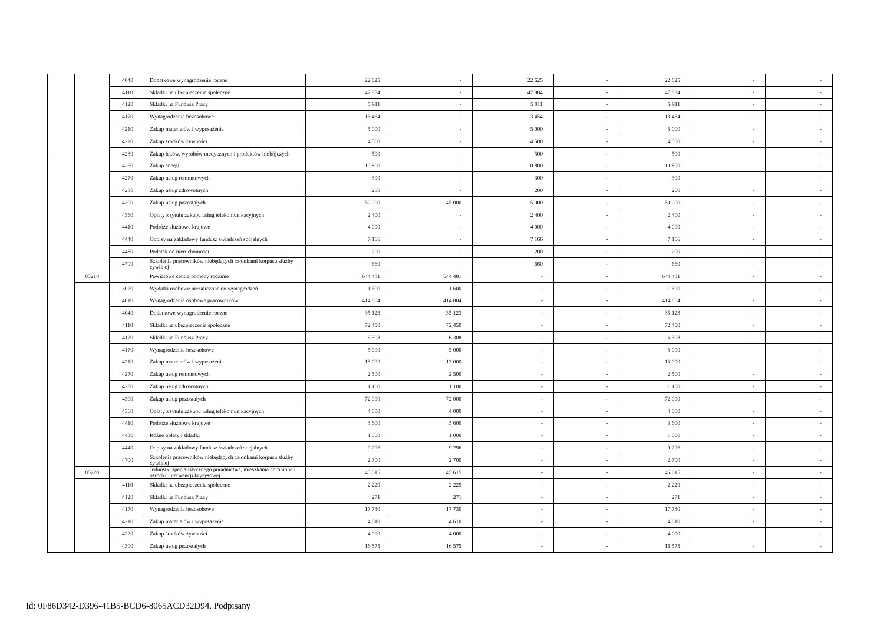| | | 4040 | Dodatkowe wynagrodzenie roczne | 22 625 | - | 22 625 | - | 22 625 | - | - |
| | | 4110 | Składki na ubezpieczenia społeczne | 47 884 | - | 47 884 | - | 47 884 | - | - |
| | | 4120 | Składki na Fundusz Pracy | 5 911 | - | 5 911 | - | 5 911 | - | - |
| | | 4170 | Wynagrodzenia bezosobowe | 13 454 | - | 13 454 | - | 13 454 | - | - |
| | | 4210 | Zakup materiałów i wyposażenia | 5 000 | - | 5 000 | - | 5 000 | - | - |
| | | 4220 | Zakup środków żywności | 4 500 | - | 4 500 | - | 4 500 | - | - |
| | | 4230 | Zakup leków, wyrobów medycznych i produktów biobójczych | 500 | - | 500 | - | 500 | - | - |
| | | 4260 | Zakup energii | 10 800 | - | 10 800 | - | 10 800 | - | - |
| | | 4270 | Zakup usług remontowych | 300 | - | 300 | - | 300 | - | - |
| | | 4280 | Zakup usług zdrowotnych | 200 | - | 200 | - | 200 | - | - |
| | | 4300 | Zakup usług pozostałych | 50 000 | 45 000 | 5 000 | - | 50 000 | - | - |
| | | 4360 | Opłaty z tytułu zakupu usług telekomunikacyjnych | 2 400 | - | 2 400 | - | 2 400 | - | - |
| | | 4410 | Podróże służbowe krajowe | 4 000 | - | 4 000 | - | 4 000 | - | - |
| | | 4440 | Odpisy na zakładowy fundusz świadczeń socjalnych | 7 166 | - | 7 166 | - | 7 166 | - | - |
| | | 4480 | Podatek od nieruchomości | 200 | - | 200 | - | 200 | - | - |
| | | 4700 | Szkolenia pracowników niebędących członkami korpusu służby cywilnej | 660 | - | 660 | - | 660 | - | - |
| | 85218 | | Powiatowe centra pomocy rodzinie | 644 481 | 644 481 | - | - | 644 481 | - | - |
| | | 3020 | Wydatki osobowe niezaliczone do wynagrodzeń | 1 600 | 1 600 | - | - | 1 600 | - | - |
| | | 4010 | Wynagrodzenia osobowe pracowników | 414 804 | 414 804 | - | - | 414 804 | - | - |
| | | 4040 | Dodatkowe wynagrodzenie roczne | 35 123 | 35 123 | - | - | 35 123 | - | - |
| | | 4110 | Składki na ubezpieczenia społeczne | 72 450 | 72 450 | - | - | 72 450 | - | - |
| | | 4120 | Składki na Fundusz Pracy | 6 308 | 6 308 | - | - | 6 308 | - | - |
| | | 4170 | Wynagrodzenia bezosobowe | 5 000 | 5 000 | - | - | 5 000 | - | - |
| | | 4210 | Zakup materiałów i wyposażenia | 13 000 | 13 000 | - | - | 13 000 | - | - |
| | | 4270 | Zakup usług remontowych | 2 500 | 2 500 | - | - | 2 500 | - | - |
| | | 4280 | Zakup usług zdrowotnych | 1 100 | 1 100 | - | - | 1 100 | - | - |
| | | 4300 | Zakup usług pozostałych | 72 000 | 72 000 | - | - | 72 000 | - | - |
| | | 4360 | Opłaty z tytułu zakupu usług telekomunikacyjnych | 4 000 | 4 000 | - | - | 4 000 | - | - |
| | | 4410 | Podróże służbowe krajowe | 3 600 | 3 600 | - | - | 3 600 | - | - |
| | | 4430 | Różne opłaty i składki | 1 000 | 1 000 | - | - | 1 000 | - | - |
| | | 4440 | Odpisy na zakładowy fundusz świadczeń socjalnych | 9 296 | 9 296 | - | - | 9 296 | - | - |
| | | 4700 | Szkolenia pracowników niebędących członkami korpusu służby cywilnej | 2 700 | 2 700 | - | - | 2 700 | - | - |
| | 85220 | | Jednostki specjalistycznego poradnictwa, mieszkania chronione i ośrodki interwencji kryzysowej | 45 615 | 45 615 | - | - | 45 615 | - | - |
| | | 4110 | Składki na ubezpieczenia społeczne | 2 229 | 2 229 | - | - | 2 229 | - | - |
| | | 4120 | Składki na Fundusz Pracy | 271 | 271 | - | - | 271 | - | - |
| | | 4170 | Wynagrodzenia bezosobowe | 17 730 | 17 730 | - | - | 17 730 | - | - |
| | | 4210 | Zakup materiałów i wyposażenia | 4 610 | 4 610 | - | - | 4 610 | - | - |
| | | 4220 | Zakup środków żywności | 4 000 | 4 000 | - | - | 4 000 | - | - |
| | | 4300 | Zakup usług pozostałych | 16 575 | 16 575 | - | - | 16 575 | - | - |
Id: 0F86D342-D396-41B5-BCD6-8065ACD32D94. Podpisany